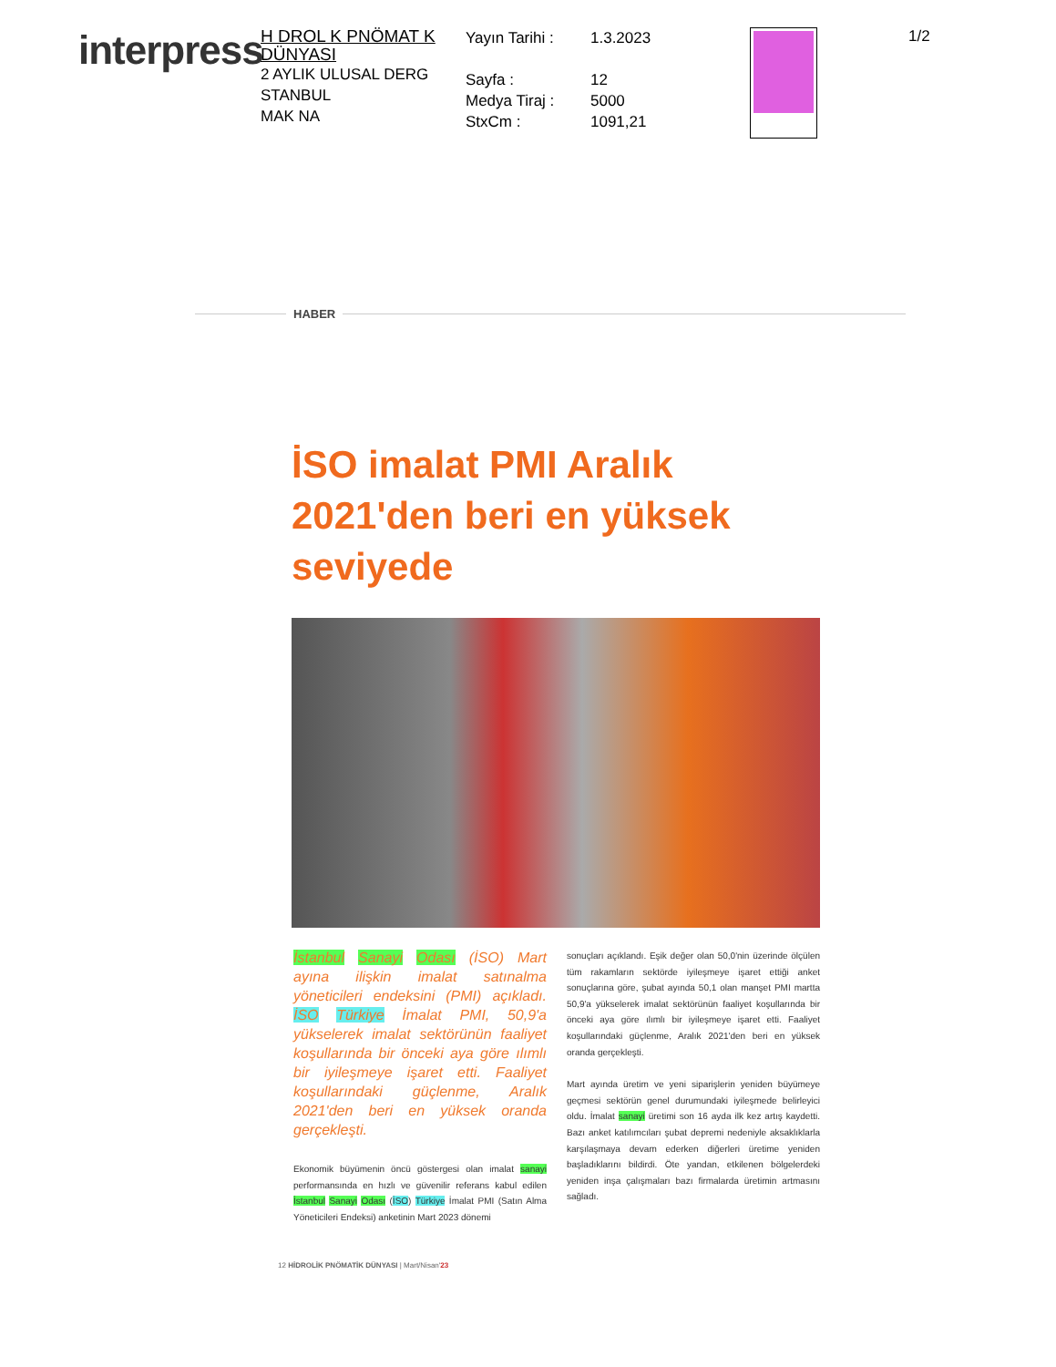interpress
H DROL K PNÖMAT K DÜNYASI
2 AYLIK ULUSAL DERG
STANBUL
MAK NA
Yayın Tarihi :
Sayfa :
Medya Tiraj :
StxCm :
1.3.2023
12
5000
1091,21
1/2
HABER
İSO imalat PMI Aralık 2021'den beri en yüksek seviyede
İstanbul Sanayi Odası (İSO) Mart ayına ilişkin imalat satınalma yöneticileri endeksini (PMI) açıkladı. İSO Türkiye İmalat PMI, 50,9'a yükselerek imalat sektörünün faaliyet koşullarında bir önceki aya göre ılımlı bir iyileşmeye işaret etti. Faaliyet koşullarındaki güçlenme, Aralık 2021'den beri en yüksek oranda gerçekleşti.
Ekonomik büyümenin öncü göstergesi olan imalat sanayi performansında en hızlı ve güvenilir referans kabul edilen İstanbul Sanayi Odası (İSO) Türkiye İmalat PMI (Satın Alma Yöneticileri Endeksi) anketinin Mart 2023 dönemi
sonuçları açıklandı. Eşik değer olan 50,0'nin üzerinde ölçülen tüm rakamların sektörde iyileşmeye işaret ettiği anket sonuçlarına göre, şubat ayında 50,1 olan manşet PMI martta 50,9'a yükselerek imalat sektörünün faaliyet koşullarında bir önceki aya göre ılımlı bir iyileşmeye işaret etti. Faaliyet koşullarındaki güçlenme, Aralık 2021'den beri en yüksek oranda gerçekleşti.
Mart ayında üretim ve yeni siparişlerin yeniden büyümeye geçmesi sektörün genel durumundaki iyileşmede belirleyici oldu. İmalat sanayi üretimi son 16 ayda ilk kez artış kaydetti. Bazı anket katılımcıları şubat depremi nedeniyle aksaklıklarla karşılaşmaya devam ederken diğerleri üretime yeniden başladıklarını bildirdi. Öte yandan, etkilenen bölgelerdeki yeniden inşa çalışmaları bazı firmalarda üretimin artmasını sağladı.
12 HİDROLİK PNÖMATİK DÜNYASI | Mart/Nisan'23